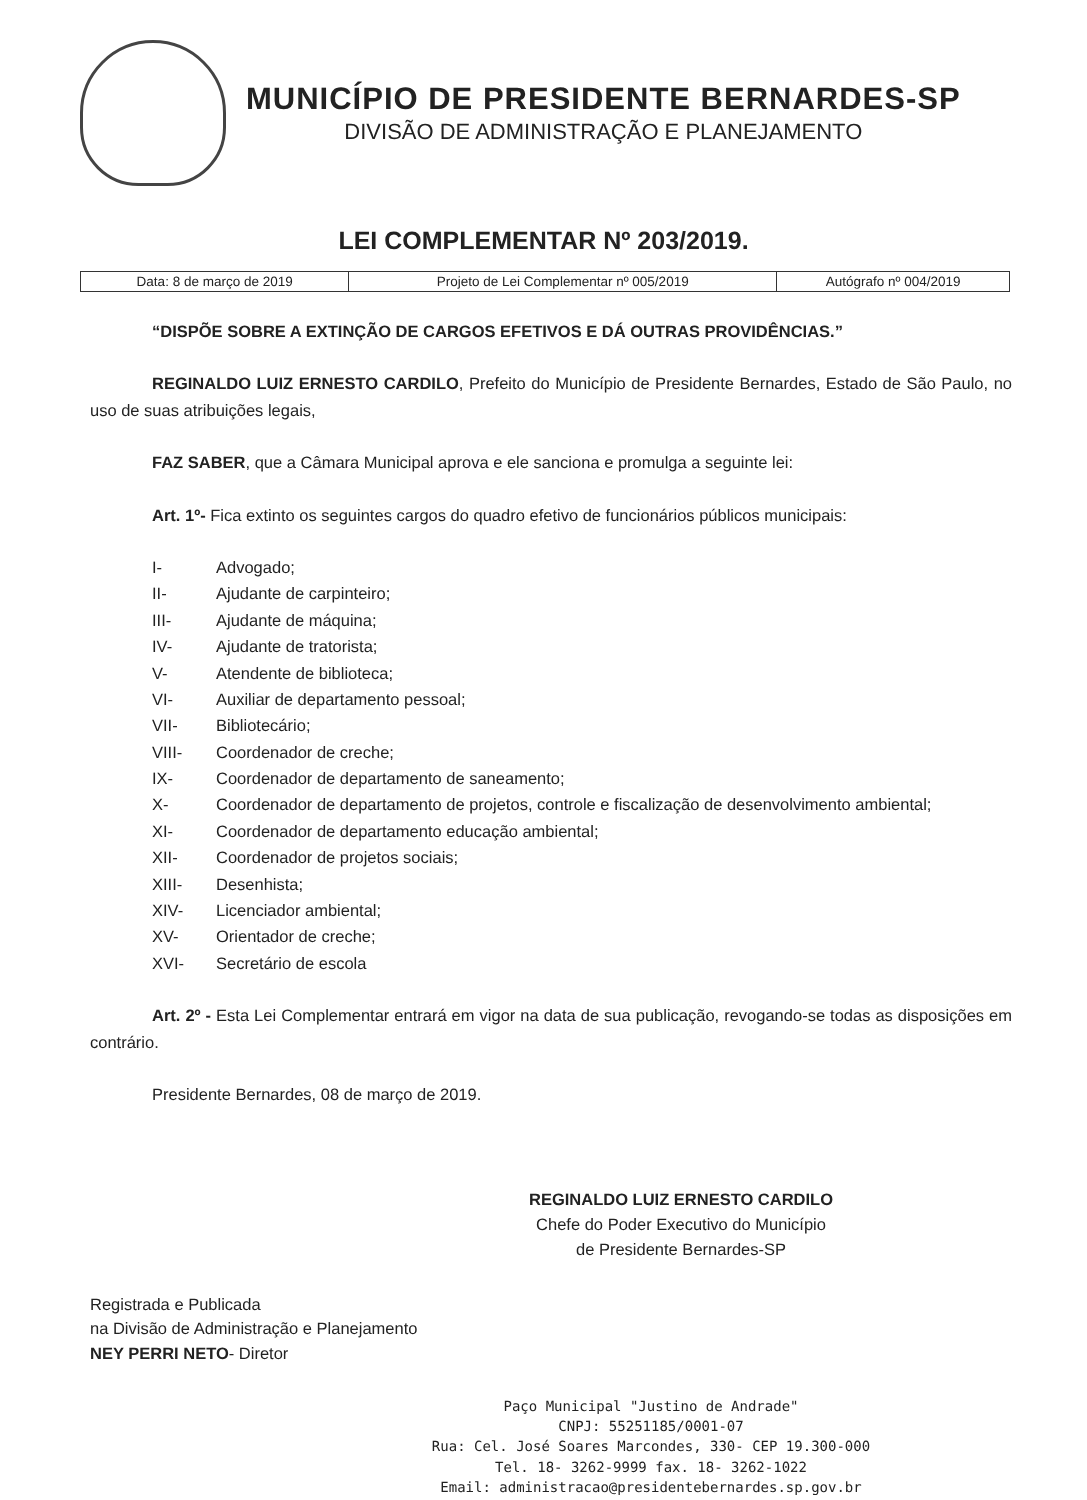MUNICÍPIO DE PRESIDENTE BERNARDES-SP
DIVISÃO DE ADMINISTRAÇÃO E PLANEJAMENTO
LEI COMPLEMENTAR Nº 203/2019.
| Data: 8 de março de 2019 | Projeto de Lei Complementar nº 005/2019 | Autógrafo nº 004/2019 |
“DISPÕE SOBRE A EXTINÇÃO DE CARGOS EFETIVOS E DÁ OUTRAS PROVIDÊNCIAS.”
REGINALDO LUIZ ERNESTO CARDILO, Prefeito do Município de Presidente Bernardes, Estado de São Paulo, no uso de suas atribuições legais,
FAZ SABER, que a Câmara Municipal aprova e ele sanciona e promulga a seguinte lei:
Art. 1º- Fica extinto os seguintes cargos do quadro efetivo de funcionários públicos municipais:
I- Advogado;
II- Ajudante de carpinteiro;
III- Ajudante de máquina;
IV- Ajudante de tratorista;
V- Atendente de biblioteca;
VI- Auxiliar de departamento pessoal;
VII- Bibliotecário;
VIII- Coordenador de creche;
IX- Coordenador de departamento de saneamento;
X- Coordenador de departamento de projetos, controle e fiscalização de desenvolvimento ambiental;
XI- Coordenador de departamento educação ambiental;
XII- Coordenador de projetos sociais;
XIII- Desenhista;
XIV- Licenciador ambiental;
XV- Orientador de creche;
XVI- Secretário de escola
Art. 2º - Esta Lei Complementar entrará em vigor na data de sua publicação, revogando-se todas as disposições em contrário.
Presidente Bernardes, 08 de março de 2019.
REGINALDO LUIZ ERNESTO CARDILO
Chefe do Poder Executivo do Município
de Presidente Bernardes-SP
Registrada e Publicada
na Divisão de Administração e Planejamento
NEY PERRI NETO- Diretor
Paço Municipal "Justino de Andrade"
CNPJ: 55251185/0001-07
Rua: Cel. José Soares Marcondes, 330- CEP 19.300-000
Tel. 18- 3262-9999 fax. 18- 3262-1022
Email: administracao@presidentebernardes.sp.gov.br